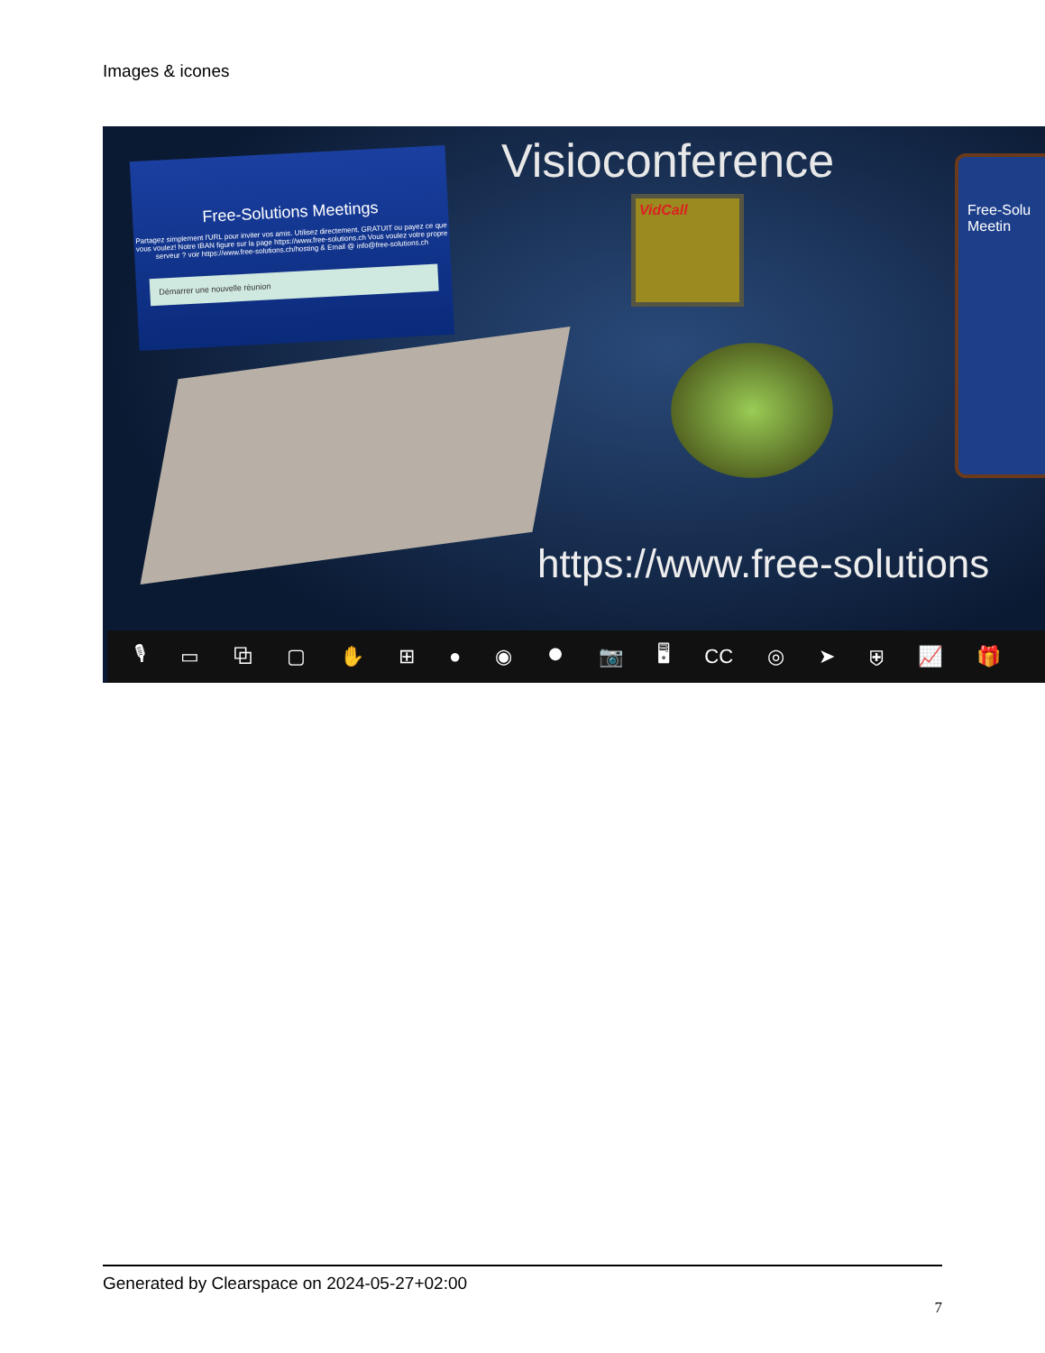Images & icones
Free-Solutions Meetings
Partagez simplement l'URL pour inviter vos amis. Utilisez directement. GRATUIT ou payez ce que vous voulez! Notre IBAN figure sur la page https://www.free-solutions.ch Vous voulez votre propre serveur ? voir https://www.free-solutions.ch/hosting & Email @ info@free-solutions.ch
Démarrer une nouvelle réunion
Visioconference
VidCall
Free-Solu Meetin
https://www.free-solutions
🎙 ▭ ⧉ ▢ ✋ ⊞ ● ◉ ⏺ 📷 🖥 CC ◎ ➤ ⛨ 📈 🎁
Generated by Clearspace on 2024-05-27+02:00
7